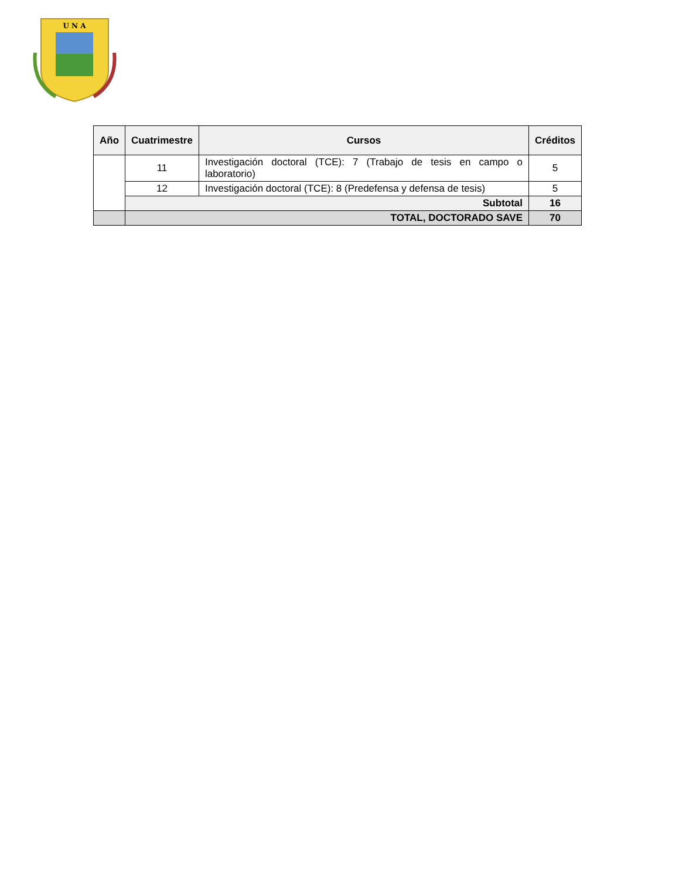U N A
| Año | Cuatrimestre | Cursos | Créditos |
| --- | --- | --- | --- |
| | 11 | Investigación doctoral (TCE): 7 (Trabajo de tesis en campo o laboratorio) | 5 |
| | 12 | Investigación doctoral (TCE): 8 (Predefensa y defensa de tesis) | 5 |
| | Subtotal | | 16 |
| | TOTAL, DOCTORADO SAVE | | 70 |